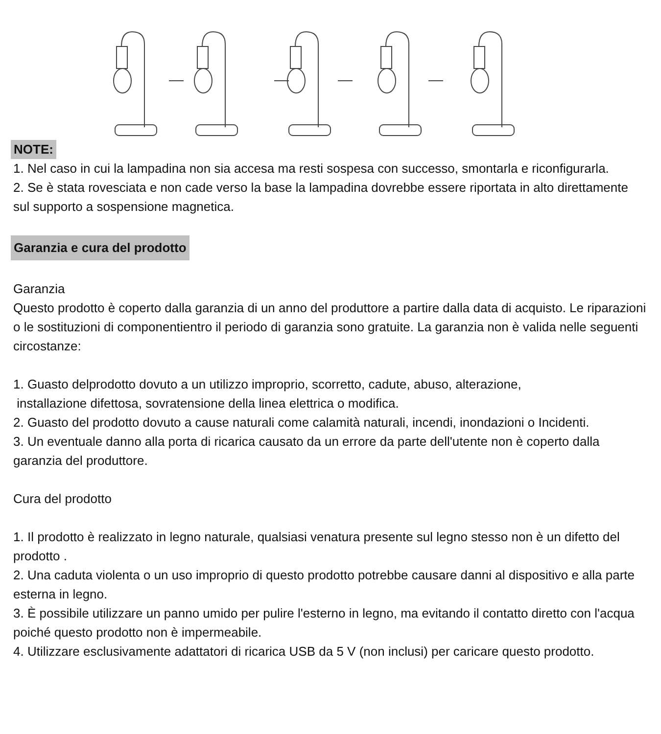NOTE:
1. Nel caso in cui la lampadina non sia accesa ma resti sospesa con successo, smontarla e riconfigurarla.
2. Se è stata rovesciata e non cade verso la base la lampadina dovrebbe essere riportata in alto direttamente sul supporto a sospensione magnetica.
Garanzia e cura del prodotto
Garanzia
Questo prodotto è coperto dalla garanzia di un anno del produttore a partire dalla data di acquisto. Le riparazioni o le sostituzioni di componentientro il periodo di garanzia sono gratuite. La garanzia non è valida nelle seguenti circostanze:
1. Guasto delprodotto dovuto a un utilizzo improprio, scorretto, cadute, abuso, alterazione,
installazione difettosa, sovratensione della linea elettrica o modifica.
2. Guasto del prodotto dovuto a cause naturali come calamità naturali, incendi, inondazioni o Incidenti.
3. Un eventuale danno alla porta di ricarica causato da un errore da parte dell'utente non è coperto dalla garanzia del produttore.
Cura del prodotto
1. Il prodotto è realizzato in legno naturale, qualsiasi venatura presente sul legno stesso non è un difetto del prodotto .
2. Una caduta violenta o un uso improprio di questo prodotto potrebbe causare danni al dispositivo e alla parte esterna in legno.
3. È possibile utilizzare un panno umido per pulire l'esterno in legno, ma evitando il contatto diretto con l'acqua poiché questo prodotto non è impermeabile.
4. Utilizzare esclusivamente adattatori di ricarica USB da 5 V (non inclusi) per caricare questo prodotto.